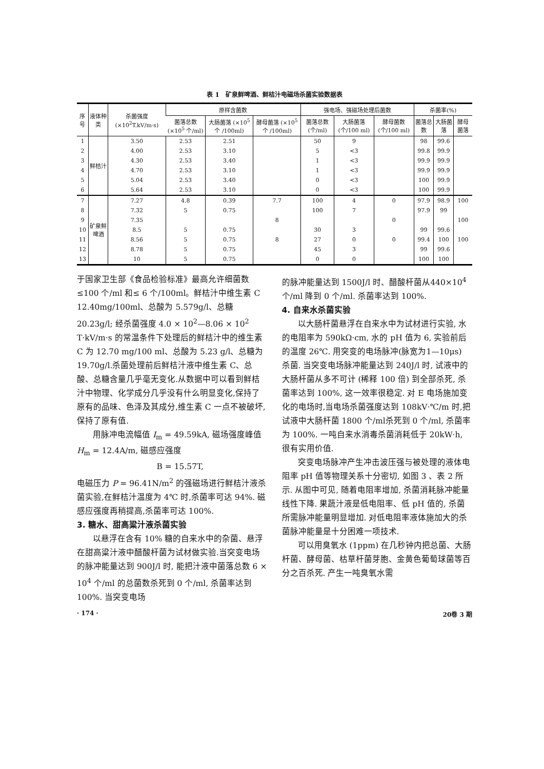表 1　矿泉鲜啤酒、鲜桔汁电磁场杀菌实验数据表
| 序号 | 液体种类 | 杀菌强度 (×10<sup>2</sup>T.kV/m·s) | 原样含菌数 | | | 强电场、强磁场处理后菌数 | | | 杀菌率(%) | | |
| --- | --- | --- | --- | --- | --- | --- | --- | --- | --- | --- | --- |
| | | | 菌落总数 (×10<sup>5</sup> 个/ml) | 大肠菌落 (×10<sup>5</sup>个 /100ml) | 酵母菌落 (×10<sup>5</sup>个 /100ml) | 菌落总数 (个/ml) | 大肠菌落 (个/100 ml) | 酵母菌数 (个/100 ml) | 菌落总数 | 大肠菌落 | 酵母菌落 |
| 1 | 鲜桔汁 | 3.50 | 2.53 | 2.51 | | 50 | 9 | | 98 | 99.6 | |
| 2 | | 4.00 | 2.53 | 3.10 | | 5 | <3 | | 99.8 | 99.9 | |
| 3 | | 4.30 | 2.53 | 3.40 | | 1 | <3 | | 99.9 | 99.9 | |
| 4 | | 4.70 | 2.53 | 3.10 | | 1 | <3 | | 99.9 | 99.9 | |
| 5 | | 5.04 | 2.53 | 3.40 | | 0 | <3 | | 100 | 99.9 | |
| 6 | | 5.64 | 2.53 | 3.10 | | 0 | <3 | | 100 | 99.9 | |
| 7 | 矿泉鲜 啤酒 | 7.27 | 4.8 | 0.39 | 7.7 | 100 | 4 | 0 | 97.9 | 98.9 | 100 |
| 8 | | 7.32 | 5 | 0.75 | | 100 | 7 | | 97.9 | 99 | |
| 9 | | 7.35 | | | 8 | | | 0 | | | 100 |
| 10 | | 8.5 | 5 | 0.75 | | 30 | 3 | | 99 | 99.6 | |
| 11 | | 8.56 | 5 | 0.75 | 8 | 27 | 0 | 0 | 99.4 | 100 | 100 |
| 12 | | 8.78 | 5 | 0.75 | | 45 | 3 | | 99 | 99.6 | |
| 13 | | 10 | 5 | 0.75 | | 0 | 0 | | 100 | 100 | |
于国家卫生部《食品检验标准》最高允许细菌数≤100 个/ml 和≤ 6 个/100ml。鲜桔汁中维生素 C 12.40mg/100ml、总酸为 5.579g/l、总糖 20.23g/l; 经杀菌强度 4.0 × 10<sup>2</sup>—8.06 × 10<sup>2</sup> T·kV/m·s 的常温条件下处理后的鲜桔汁中的维生素 C 为 12.70 mg/100 ml、总酸为 5.23 g/l、总糖为 19.70g/l.杀菌处理前后鲜桔汁液中维生素 C、总酸、总糖含量几乎毫无变化.从数据中可以看到鲜桔汁中物理、化学成分几乎没有什么明显变化,保持了原有的品味、色泽及其成分,维生素 C 一点不被破坏,保持了原有值.
用脉冲电流幅值 I<sub>m</sub> = 49.59kA, 磁场强度峰值 H<sub>m</sub> = 12.4A/m, 磁感应强度
B = 15.57T,
电磁压力 P = 96.41N/m<sup>2</sup> 的强磁场进行鲜桔汁液杀菌实验,在鲜桔汁温度为 4℃ 时,杀菌率可达 94%. 磁感应强度再稍提高,杀菌率可达 100%.
3. 糖水、甜高粱汁液杀菌实验
以悬浮在含有 10% 糖的自来水中的杂菌、悬浮在甜高粱汁液中醋酸杆菌为试材做实验.当突变电场的脉冲能量达到 900J/l 时, 能把汁液中菌落总数 6 × 10<sup>4</sup> 个/ml 的总菌数杀死到 0 个/ml, 杀菌率达到 100%. 当突变电场
的脉冲能量达到 1500J/l 时、醋酸杆菌从440×10<sup>4</sup> 个/ml 降到 0 个/ml. 杀菌率达到 100%.
4. 自来水杀菌实验
以大肠杆菌悬浮在自来水中为试材进行实验, 水的电阻率为 590kΩ·cm, 水的 pH 值为 6, 实验前后的温度 26℃. 用突变的电场脉冲(脉宽为1—10μs) 杀菌. 当突变电场脉冲能量达到 240J/l 时, 试液中的大肠杆菌从多不可计 (稀释 100 倍) 到全部杀死, 杀菌率达到 100%, 这一效率很稳定. 对 E 电场施加变化的电场时,当电场杀菌强度达到 108kV·℃/m 时,把试液中大肠杆菌 1800 个/ml杀死到 0 个/ml, 杀菌率为 100%. 一吨自来水消毒杀菌消耗低于 20kW·h, 很有实用价值.
突变电场脉冲产生冲击波压强与被处理的液体电阻率 pH 值等物理关系十分密切, 如图 3 、表 2 所示. 从图中可见, 随着电阻率增加, 杀菌消耗脉冲能量线性下降. 果蔬汁液是低电阻率、低 pH 值的, 杀菌所需脉冲能量明显增加. 对低电阻率液体施加大的杀菌脉冲能量是十分困难一项技术.
可以用臭氧水 (1ppm) 在几秒钟内把总菌、大肠杆菌、酵母菌、枯草杆菌芽胞、金黄色葡萄球菌等百分之百杀死. 产生一吨臭氧水需
· 174 · 20卷 3 期